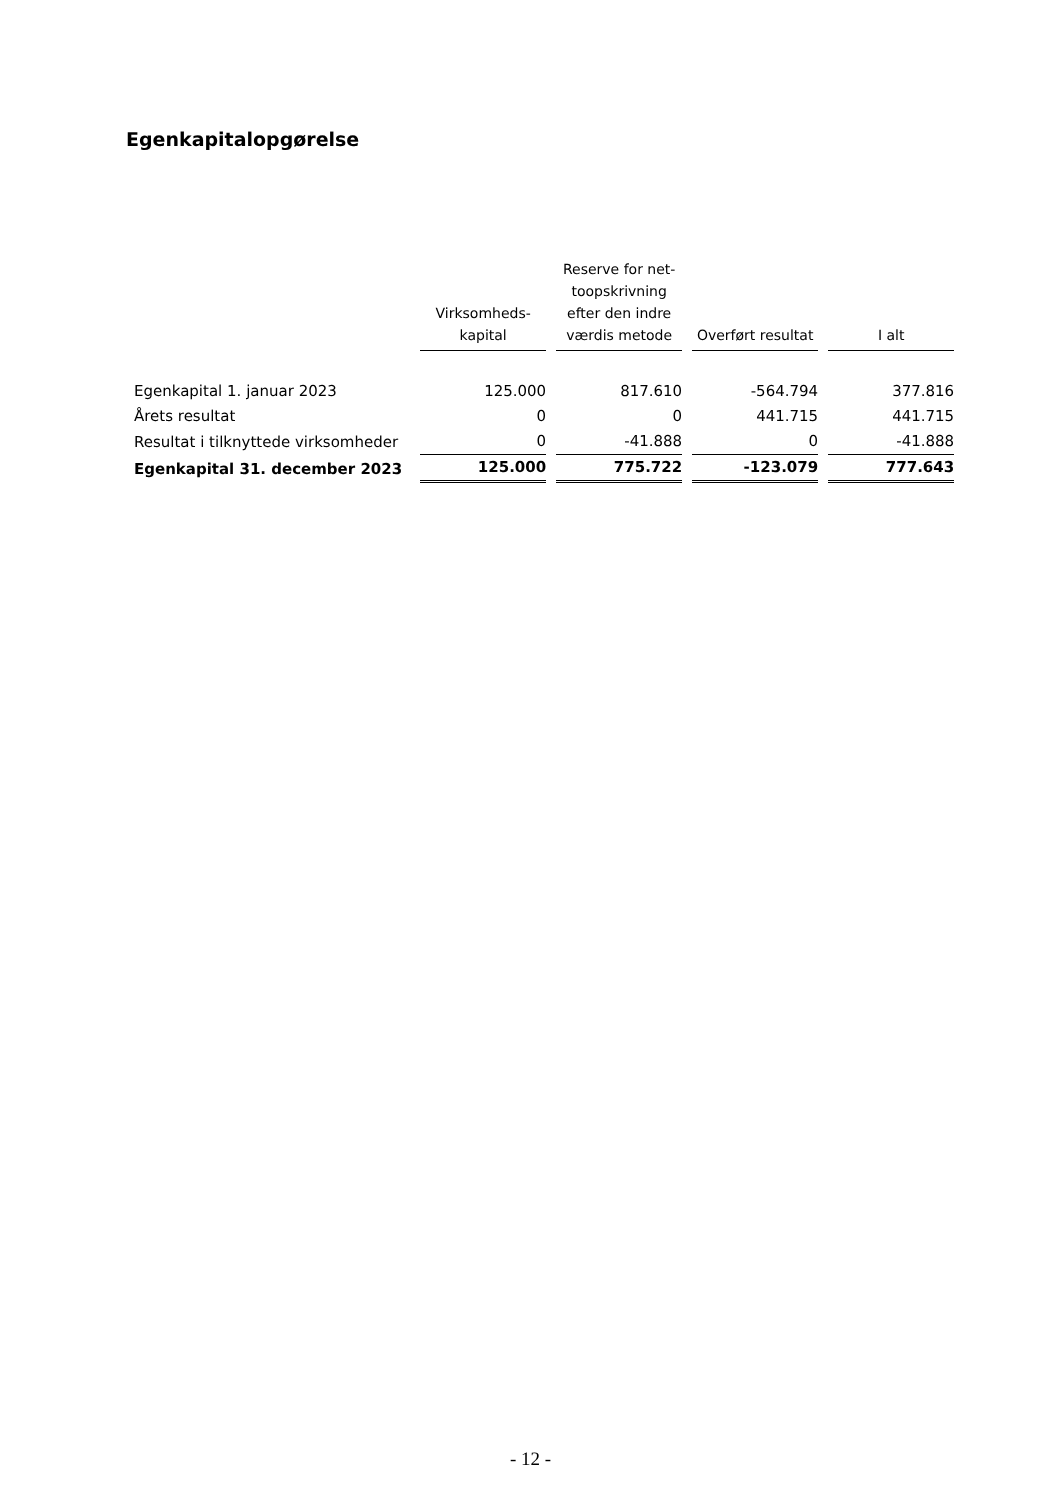Egenkapitalopgørelse
| | Virksomheds- kapital | Reserve for net- toopskrivning efter den indre værdis metode | Overført resultat | I alt |
| --- | --- | --- | --- | --- |
| Egenkapital 1. januar 2023 | 125.000 | 817.610 | -564.794 | 377.816 |
| Årets resultat | 0 | 0 | 441.715 | 441.715 |
| Resultat i tilknyttede virksomheder | 0 | -41.888 | 0 | -41.888 |
| Egenkapital 31. december 2023 | 125.000 | 775.722 | -123.079 | 777.643 |
- 12 -